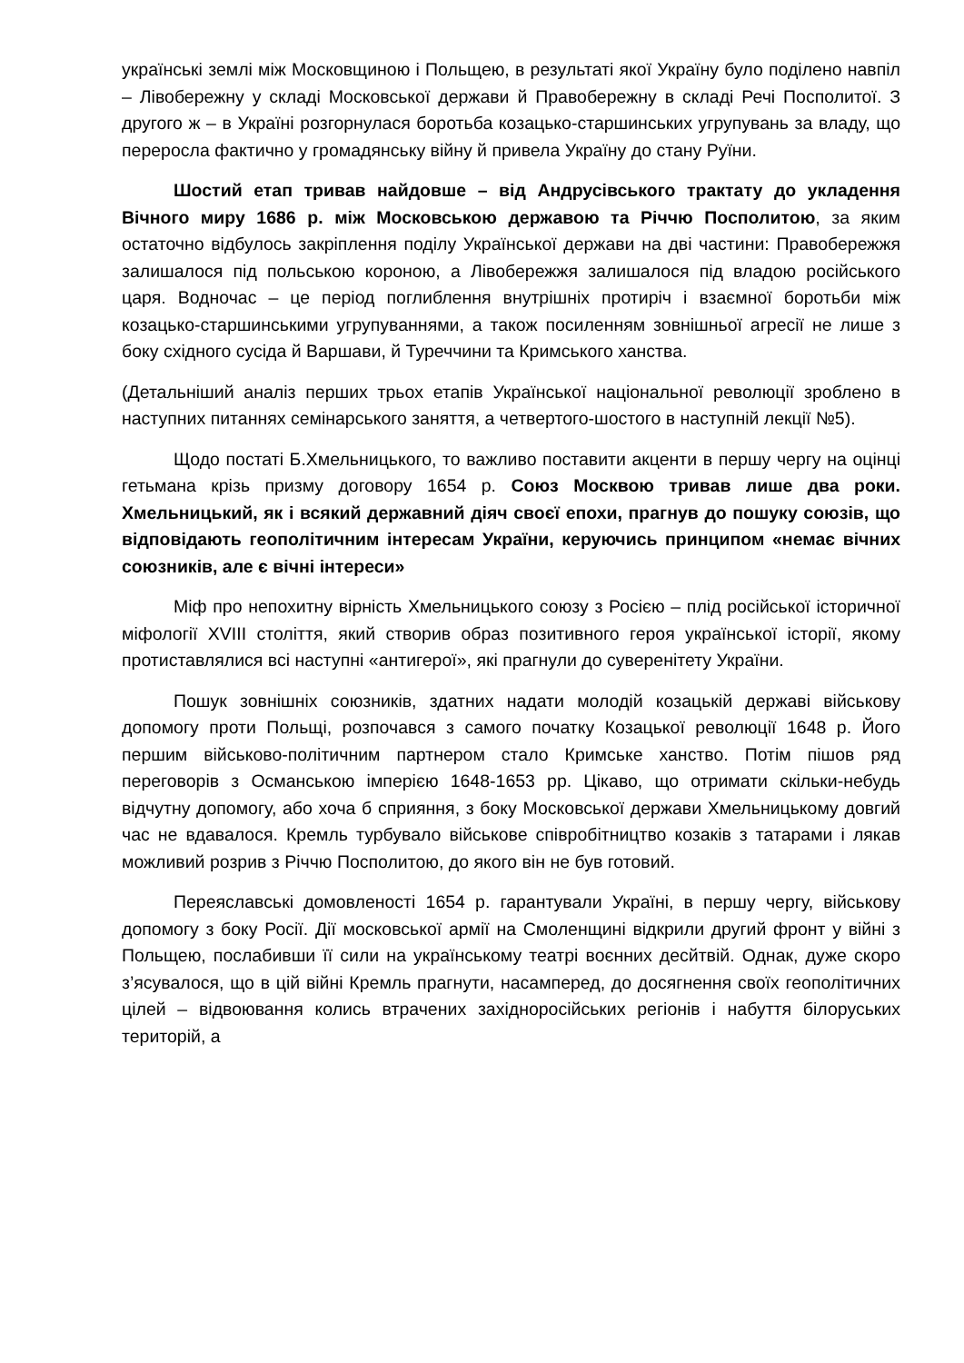українські землі між Московщиною і Польщею, в результаті якої Україну було поділено навпіл – Лівобережну у складі Московської держави й Правобережну в складі Речі Посполитої. З другого ж – в Україні розгорнулася боротьба козацько-старшинських угрупувань за владу, що переросла фактично у громадянську війну й привела Україну до стану Руїни.
Шостий етап тривав найдовше – від Андрусівського трактату до укладення Вічного миру 1686 р. між Московською державою та Річчю Посполитою, за яким остаточно відбулось закріплення поділу Української держави на дві частини: Правобережжя залишалося під польською короною, а Лівобережжя залишалося під владою російського царя. Водночас – це період поглиблення внутрішніх протиріч і взаємної боротьби між козацько-старшинськими угрупуваннями, а також посиленням зовнішньої агресії не лише з боку східного сусіда й Варшави, й Туреччини та Кримського ханства.
(Детальніший аналіз перших трьох етапів Української національної революції зроблено в наступних питаннях семінарського заняття, а четвертого-шостого в наступній лекції №5).
Щодо постаті Б.Хмельницького, то важливо поставити акценти в першу чергу на оцінці гетьмана крізь призму договору 1654 р. Союз Москвою тривав лише два роки. Хмельницький, як і всякий державний діяч своєї епохи, прагнув до пошуку союзів, що відповідають геополітичним інтересам України, керуючись принципом «немає вічних союзників, але є вічні інтереси»
Міф про непохитну вірність Хмельницького союзу з Росією – плід російської історичної міфології XVIII століття, який створив образ позитивного героя української історії, якому протиставлялися всі наступні «антигерої», які прагнули до суверенітету України.
Пошук зовнішніх союзників, здатних надати молодій козацькій державі військову допомогу проти Польщі, розпочався з самого початку Козацької революції 1648 р. Його першим військово-політичним партнером стало Кримське ханство. Потім пішов ряд переговорів з Османською імперією 1648-1653 рр. Цікаво, що отримати скільки-небудь відчутну допомогу, або хоча б сприяння, з боку Московської держави Хмельницькому довгий час не вдавалося. Кремль турбувало військове співробітництво козаків з татарами і лякав можливий розрив з Річчю Посполитою, до якого він не був готовий.
Переяславські домовленості 1654 р. гарантували Україні, в першу чергу, військову допомогу з боку Росії. Дії московської армії на Смоленщині відкрили другий фронт у війні з Польщею, послабивши її сили на українському театрі воєнних десйтвій. Однак, дуже скоро з’ясувалося, що в цій війні Кремль прагнути, насамперед, до досягнення своїх геополітичних цілей – відвоювання колись втрачених західноросійських регіонів і набуття білоруських територій, а